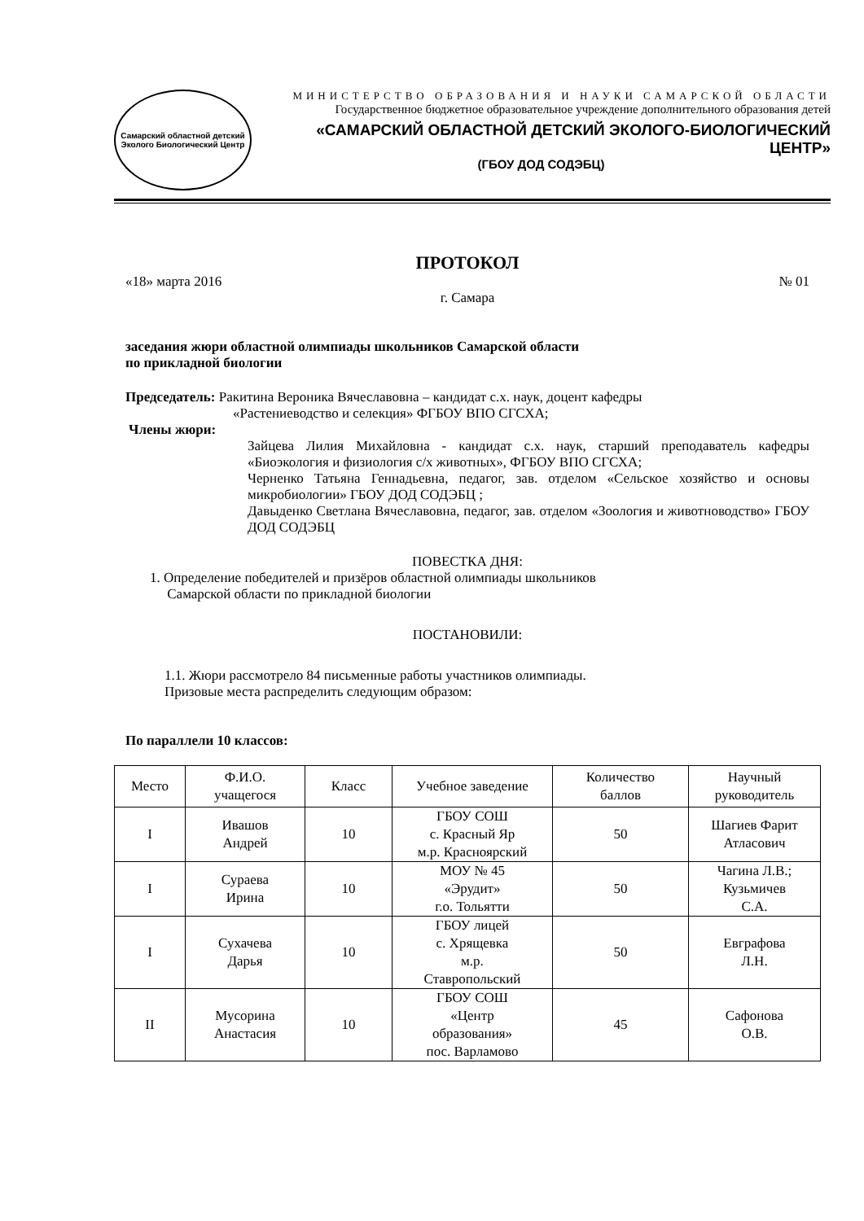Самарский областной детский
Эколого Биологический Центр
МИНИСТЕРСТВО ОБРАЗОВАНИЯ И НАУКИ САМАРСКОЙ ОБЛАСТИ
Государственное бюджетное образовательное учреждение дополнительного образования детей
«САМАРСКИЙ ОБЛАСТНОЙ ДЕТСКИЙ ЭКОЛОГО-БИОЛОГИЧЕСКИЙ ЦЕНТР»
(ГБОУ ДОД СОДЭБЦ)
ПРОТОКОЛ
«18» марта 2016 № 01
г. Самара
заседания жюри областной олимпиады школьников Самарской области
по прикладной биологии
Председатель: Ракитина Вероника Вячеславовна – кандидат с.х. наук, доцент кафедры
«Растениеводство и селекция» ФГБОУ ВПО СГСХА;
Члены жюри:
Зайцева Лилия Михайловна - кандидат с.х. наук, старший преподаватель кафедры «Биоэкология и физиология с/х животных», ФГБОУ ВПО СГСХА;
Черненко Татьяна Геннадьевна, педагог, зав. отделом «Сельское хозяйство и основы микробиологии» ГБОУ ДОД СОДЭБЦ ;
Давыденко Светлана Вячеславовна, педагог, зав. отделом «Зоология и животноводство» ГБОУ ДОД СОДЭБЦ
ПОВЕСТКА ДНЯ:
1. Определение победителей и призёров областной олимпиады школьников
Самарской области по прикладной биологии
ПОСТАНОВИЛИ:
1.1. Жюри рассмотрело 84 письменные работы участников олимпиады.
Призовые места распределить следующим образом:
По параллели 10 классов:
| Место | Ф.И.О. учащегося | Класс | Учебное заведение | Количество баллов | Научный руководитель |
| I | Ивашов Андрей | 10 | ГБОУ СОШ с. Красный Яр м.р. Красноярский | 50 | Шагиев Фарит Атласович |
| I | Сураева Ирина | 10 | МОУ № 45 «Эрудит» г.о. Тольятти | 50 | Чагина Л.В.; Кузьмичев С.А. |
| I | Сухачева Дарья | 10 | ГБОУ лицей с. Хрящевка м.р. Ставропольский | 50 | Евграфова Л.Н. |
| II | Мусорина Анастасия | 10 | ГБОУ СОШ «Центр образования» пос. Варламово | 45 | Сафонова О.В. |